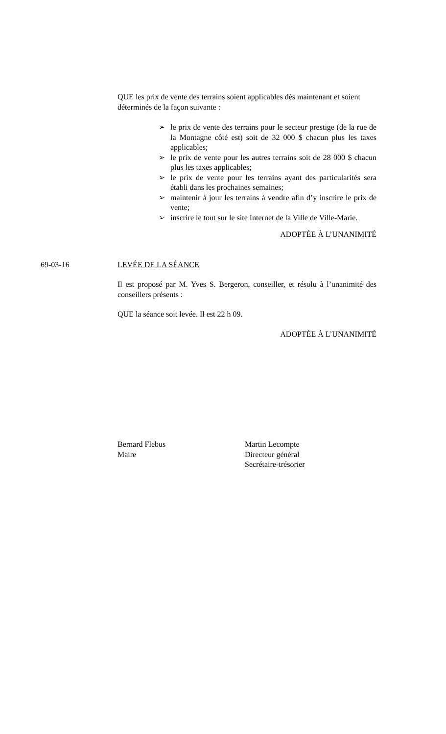QUE les prix de vente des terrains soient applicables dès maintenant et soient déterminés de la façon suivante :
➢ le prix de vente des terrains pour le secteur prestige (de la rue de la Montagne côté est) soit de 32 000 $ chacun plus les taxes applicables;
➢ le prix de vente pour les autres terrains soit de 28 000 $ chacun plus les taxes applicables;
➢ le prix de vente pour les terrains ayant des particularités sera établi dans les prochaines semaines;
➢ maintenir à jour les terrains à vendre afin d’y inscrire le prix de vente;
➢ inscrire le tout sur le site Internet de la Ville de Ville-Marie.
ADOPTÉE À L’UNANIMITÉ
69-03-16 LEVÉE DE LA SÉANCE
Il est proposé par M. Yves S. Bergeron, conseiller, et résolu à l’unanimité des conseillers présents :
QUE la séance soit levée. Il est 22 h 09.
ADOPTÉE À L’UNANIMITÉ
Bernard Flebus
Maire
Martin Lecompte
Directeur général
Secrétaire-trésorier